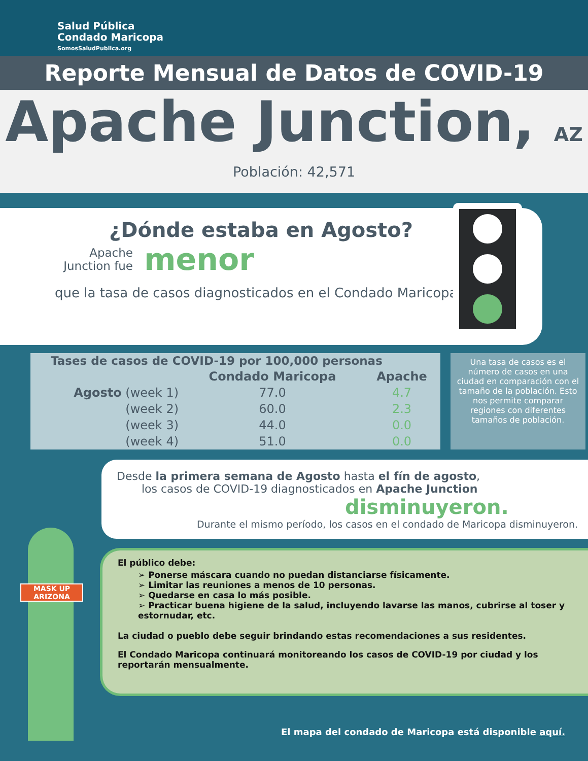Salud Pública
Condado Maricopa
SomosSaludPublica.org
Reporte Mensual de Datos de COVID-19
Apache Junction, AZ
Población: 42,571
¿Dónde estaba en Agosto?
Apache Junction fue
menor
que la tasa de casos diagnosticados en el Condado Maricopa.
| Tases de casos de COVID-19 por 100,000 personas | | |
| --- | --- | --- |
| | Condado Maricopa | Apache |
| Agosto (week 1) | 77.0 | 4.7 |
| (week 2) | 60.0 | 2.3 |
| (week 3) | 44.0 | 0.0 |
| (week 4) | 51.0 | 0.0 |
Una tasa de casos es el número de casos en una ciudad en comparación con el tamaño de la población. Esto nos permite comparar regiones con diferentes tamaños de población.
Desde la primera semana de Agosto hasta el fín de agosto,
los casos de COVID-19 diagnosticados en Apache Junction
disminuyeron.
Durante el mismo período, los casos en el condado de Maricopa disminuyeron.
El público debe:
➢ Ponerse máscara cuando no puedan distanciarse físicamente.
➢ Limitar las reuniones a menos de 10 personas.
➢ Quedarse en casa lo más posible.
➢ Practicar buena higiene de la salud, incluyendo lavarse las manos, cubrirse al toser y estornudar, etc.
La ciudad o pueblo debe seguir brindando estas recomendaciones a sus residentes.
El Condado Maricopa continuará monitoreando los casos de COVID-19 por ciudad y los reportarán mensualmente.
El mapa del condado de Maricopa está disponible aquí.
MASK UP ARIZONA